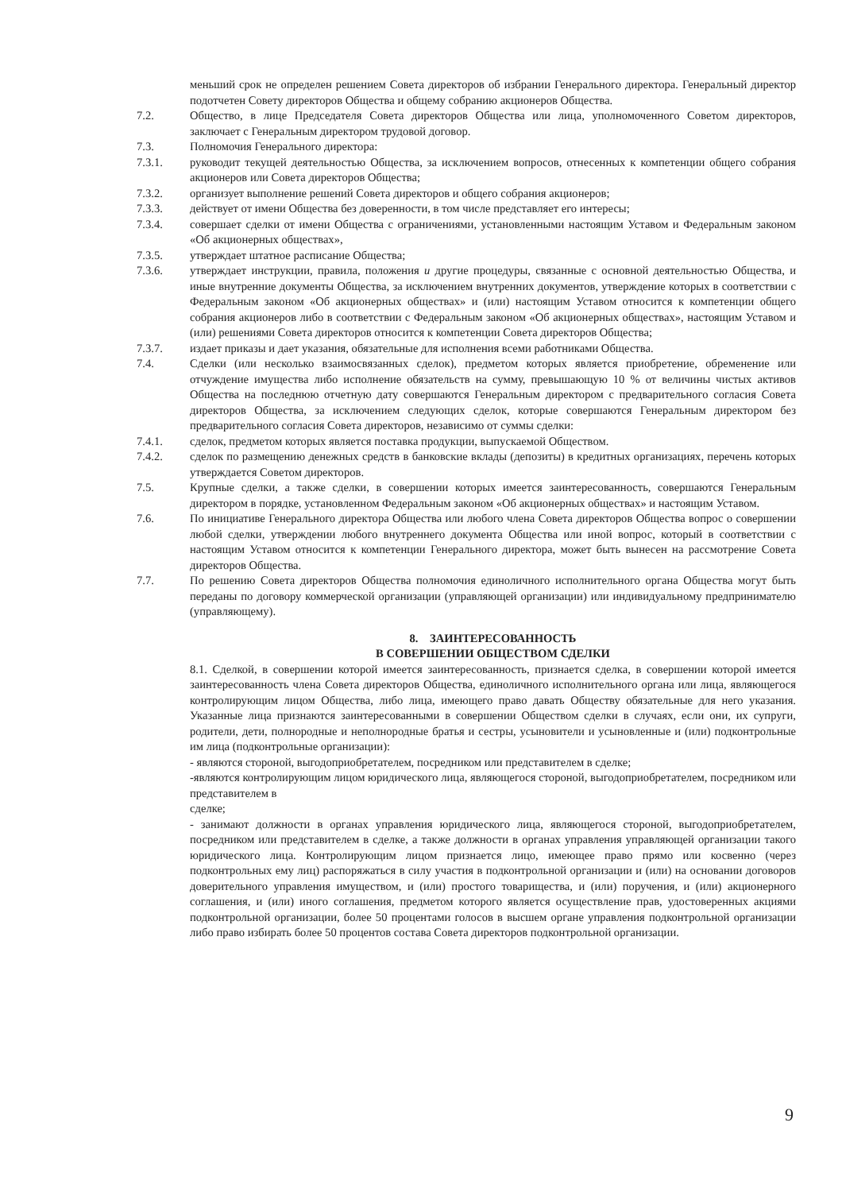меньший срок не определен решением Совета директоров об избрании Генерального директора. Генеральный директор подотчетен Совету директоров Общества и общему собранию акционеров Общества.
7.2. Общество, в лице Председателя Совета директоров Общества или лица, уполномоченного Советом директоров, заключает с Генеральным директором трудовой договор.
7.3. Полномочия Генерального директора:
7.3.1. руководит текущей деятельностью Общества, за исключением вопросов, отнесенных к компетенции общего собрания акционеров или Совета директоров Общества;
7.3.2. организует выполнение решений Совета директоров и общего собрания акционеров;
7.3.3. действует от имени Общества без доверенности, в том числе представляет его интересы;
7.3.4. совершает сделки от имени Общества с ограничениями, установленными настоящим Уставом и Федеральным законом «Об акционерных обществах»,
7.3.5. утверждает штатное расписание Общества;
7.3.6. утверждает инструкции, правила, положения и другие процедуры, связанные с основной деятельностью Общества, и иные внутренние документы Общества, за исключением внутренних документов, утверждение которых в соответствии с Федеральным законом «Об акционерных обществах» и (или) настоящим Уставом относится к компетенции общего собрания акционеров либо в соответствии с Федеральным законом «Об акционерных обществах», настоящим Уставом и (или) решениями Совета директоров относится к компетенции Совета директоров Общества;
7.3.7. издает приказы и дает указания, обязательные для исполнения всеми работниками Общества.
7.4. Сделки (или несколько взаимосвязанных сделок), предметом которых является приобретение, обременение или отчуждение имущества либо исполнение обязательств на сумму, превышающую 10 % от величины чистых активов Общества на последнюю отчетную дату совершаются Генеральным директором с предварительного согласия Совета директоров Общества, за исключением следующих сделок, которые совершаются Генеральным директором без предварительного согласия Совета директоров, независимо от суммы сделки:
7.4.1. сделок, предметом которых является поставка продукции, выпускаемой Обществом.
7.4.2. сделок по размещению денежных средств в банковские вклады (депозиты) в кредитных организациях, перечень которых утверждается Советом директоров.
7.5. Крупные сделки, а также сделки, в совершении которых имеется заинтересованность, совершаются Генеральным директором в порядке, установленном Федеральным законом «Об акционерных обществах» и настоящим Уставом.
7.6. По инициативе Генерального директора Общества или любого члена Совета директоров Общества вопрос о совершении любой сделки, утверждении любого внутреннего документа Общества или иной вопрос, который в соответствии с настоящим Уставом относится к компетенции Генерального директора, может быть вынесен на рассмотрение Совета директоров Общества.
7.7. По решению Совета директоров Общества полномочия единоличного исполнительного органа Общества могут быть переданы по договору коммерческой организации (управляющей организации) или индивидуальному предпринимателю (управляющему).
8. ЗАИНТЕРЕСОВАННОСТЬ
В СОВЕРШЕНИИ ОБЩЕСТВОМ СДЕЛКИ
8.1. Сделкой, в совершении которой имеется заинтересованность, признается сделка, в совершении которой имеется заинтересованность члена Совета директоров Общества, единоличного исполнительного органа или лица, являющегося контролирующим лицом Общества, либо лица, имеющего право давать Обществу обязательные для него указания. Указанные лица признаются заинтересованными в совершении Обществом сделки в случаях, если они, их супруги, родители, дети, полнородные и неполнородные братья и сестры, усыновители и усыновленные и (или) подконтрольные им лица (подконтрольные организации):
- являются стороной, выгодоприобретателем, посредником или представителем в сделке;
-являются контролирующим лицом юридического лица, являющегося стороной, выгодоприобретателем, посредником или представителем в
сделке;
- занимают должности в органах управления юридического лица, являющегося стороной, выгодоприобретателем, посредником или представителем в сделке, а также должности в органах управления управляющей организации такого юридического лица. Контролирующим лицом признается лицо, имеющее право прямо или косвенно (через подконтрольных ему лиц) распоряжаться в силу участия в подконтрольной организации и (или) на основании договоров доверительного управления имуществом, и (или) простого товарищества, и (или) поручения, и (или) акционерного соглашения, и (или) иного соглашения, предметом которого является осуществление прав, удостоверенных акциями подконтрольной организации, более 50 процентами голосов в высшем органе управления подконтрольной организации либо право избирать более 50 процентов состава Совета директоров подконтрольной организации.
9